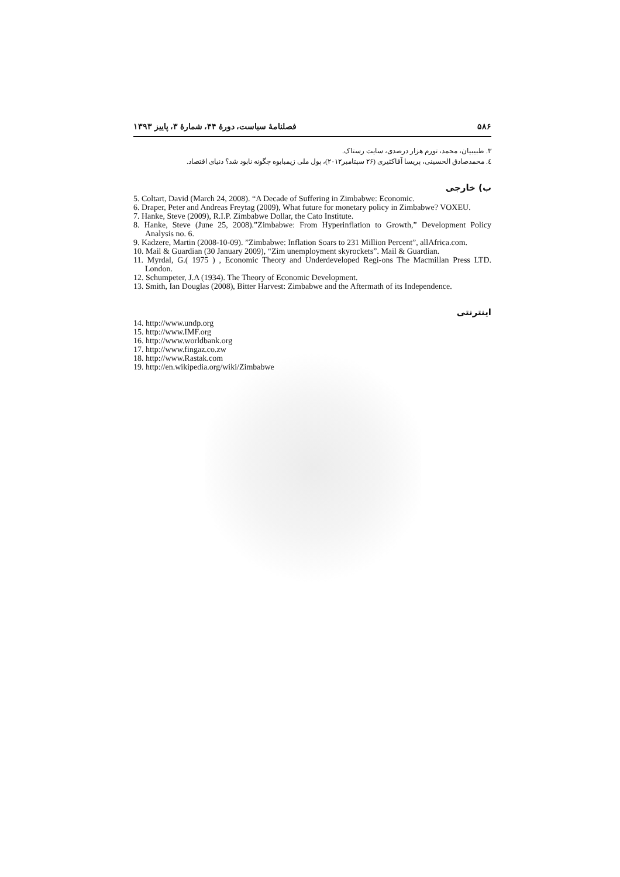۵۸۶ فصلنامهٔ سیاست، دورهٔ ۴۴، شمارهٔ ۳، پاییز ۱۳۹۳
۳. طبیبیان، محمد، تورم هزار درصدی، سایت رستاک.
٤. محمدصادق الحسینی، پریسا آقاکثیری (۲۶ سپتامبر۲۰۱۲)، پول ملی زیمبابوه چگونه نابود شد؟ دنیای اقتصاد.
ب) خارجی
5. Coltart, David (March 24, 2008). “A Decade of Suffering in Zimbabwe: Economic.
6. Draper, Peter and Andreas Freytag (2009), What future for monetary policy in Zimbabwe? VOXEU.
7. Hanke, Steve (2009), R.I.P. Zimbabwe Dollar, the Cato Institute.
8. Hanke, Steve (June 25, 2008).”Zimbabwe: From Hyperinflation to Growth,” Development Policy Analysis no. 6.
9. Kadzere, Martin (2008-10-09). ”Zimbabwe: Inflation Soars to 231 Million Percent”, allAfrica.com.
10. Mail & Guardian (30 January 2009), “Zim unemployment skyrockets”. Mail & Guardian.
11. Myrdal, G.( 1975 ) , Economic Theory and Underdeveloped Regi-ons The Macmillan Press LTD. London.
12. Schumpeter, J.A (1934). The Theory of Economic Development.
13. Smith, Ian Douglas (2008), Bitter Harvest: Zimbabwe and the Aftermath of its Independence.
اینترنتی
14. http://www.undp.org
15. http://www.IMF.org
16. http://www.worldbank.org
17. http://www.fingaz.co.zw
18. http://www.Rastak.com
19. http://en.wikipedia.org/wiki/Zimbabwe